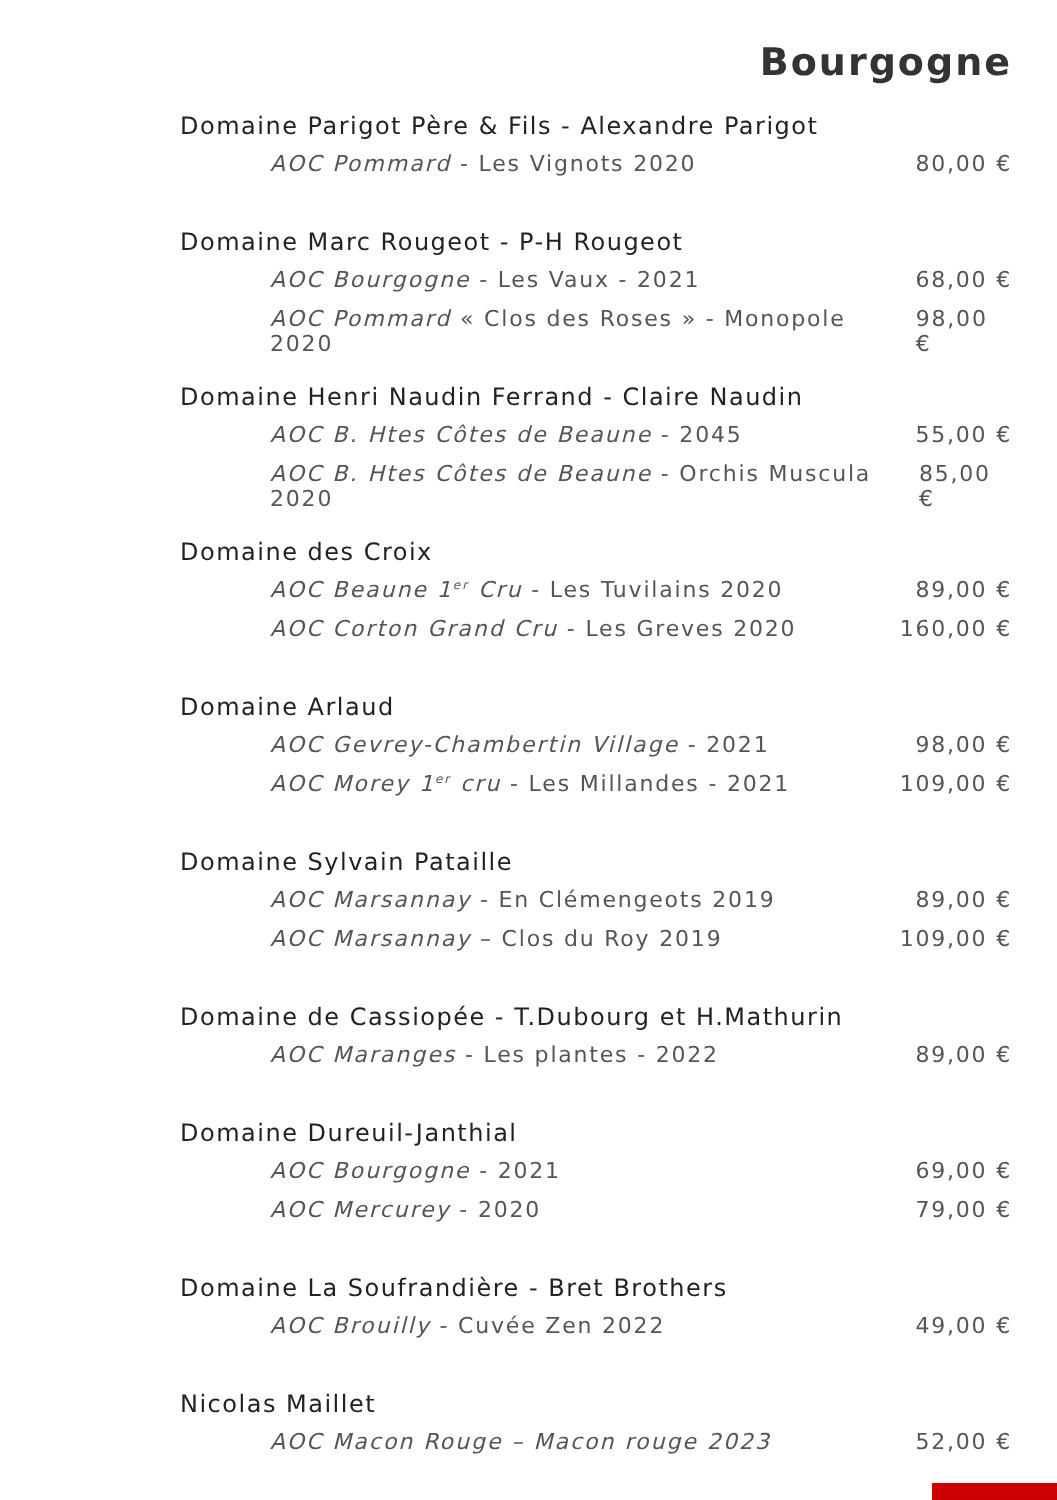Bourgogne
Domaine Parigot Père & Fils - Alexandre Parigot
AOC Pommard - Les Vignots 2020 80,00 €
Domaine Marc Rougeot - P-H Rougeot
AOC Bourgogne - Les Vaux - 2021 68,00 €
AOC Pommard « Clos des Roses » - Monopole 2020 98,00 €
Domaine Henri Naudin Ferrand - Claire Naudin
AOC B. Htes Côtes de Beaune - 2045 55,00 €
AOC B. Htes Côtes de Beaune - Orchis Muscula 2020 85,00 €
Domaine des Croix
AOC Beaune 1<sup>er</sup> Cru - Les Tuvilains 2020 89,00 €
AOC Corton Grand Cru - Les Greves 2020 160,00 €
Domaine Arlaud
AOC Gevrey-Chambertin Village - 2021 98,00 €
AOC Morey 1<sup>er</sup> cru - Les Millandes - 2021 109,00 €
Domaine Sylvain Pataille
AOC Marsannay - En Clémengeots 2019 89,00 €
AOC Marsannay – Clos du Roy 2019 109,00 €
Domaine de Cassiopée - T.Dubourg et H.Mathurin
AOC Maranges - Les plantes - 2022 89,00 €
Domaine Dureuil-Janthial
AOC Bourgogne - 2021 69,00 €
AOC Mercurey - 2020 79,00 €
Domaine La Soufrandière - Bret Brothers
AOC Brouilly - Cuvée Zen 2022 49,00 €
Nicolas Maillet
AOC Macon Rouge – Macon rouge 2023 52,00 €